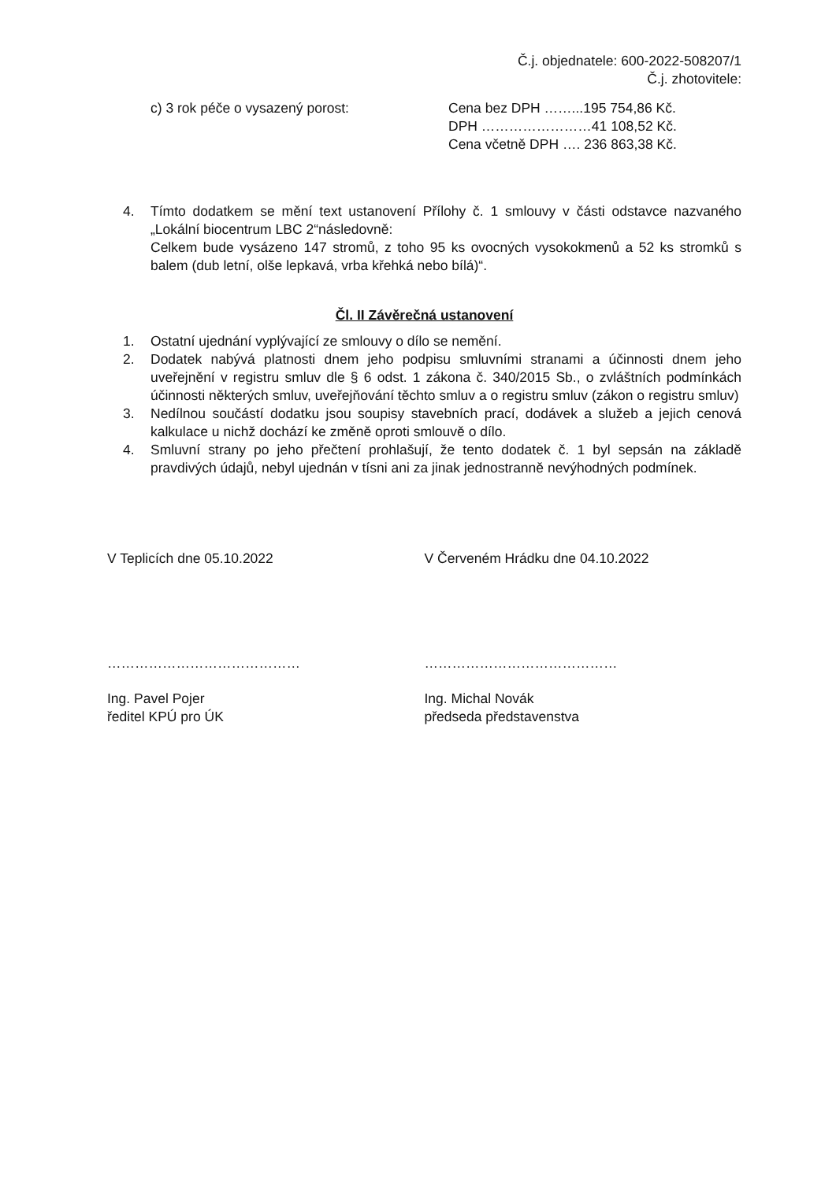Č.j. objednatele: 600-2022-508207/1
Č.j. zhotovitele:
c) 3 rok péče o vysazený porost: Cena bez DPH ……...195 754,86 Kč.
DPH ……………………41 108,52 Kč.
Cena včetně DPH …. 236 863,38 Kč.
4. Tímto dodatkem se mění text ustanovení Přílohy č. 1 smlouvy v části odstavce nazvaného „Lokální biocentrum LBC 2“následovně:
Celkem bude vysázeno 147 stromů, z toho 95 ks ovocných vysokokmenů a 52 ks stromků s balem (dub letní, olše lepkavá, vrba křehká nebo bílá)“.
Čl. II Závěrečná ustanovení
1. Ostatní ujednání vyplývající ze smlouvy o dílo se nemění.
2. Dodatek nabývá platnosti dnem jeho podpisu smluvními stranami a účinnosti dnem jeho uveřejnění v registru smluv dle § 6 odst. 1 zákona č. 340/2015 Sb., o zvláštních podmínkách účinnosti některých smluv, uveřejňování těchto smluv a o registru smluv (zákon o registru smluv)
3. Nedílnou součástí dodatku jsou soupisy stavebních prací, dodávek a služeb a jejich cenová kalkulace u nichž dochází ke změně oproti smlouvě o dílo.
4. Smluvní strany po jeho přečtení prohlašují, že tento dodatek č. 1 byl sepsán na základě pravdivých údajů, nebyl ujednán v tísni ani za jinak jednostranně nevýhodných podmínek.
V Teplicích dne 05.10.2022 V Červeném Hrádku dne 04.10.2022
…………………………………… ……………………………………
Ing. Pavel Pojer
ředitel KPÚ pro ÚK
Ing. Michal Novák
předseda představenstva